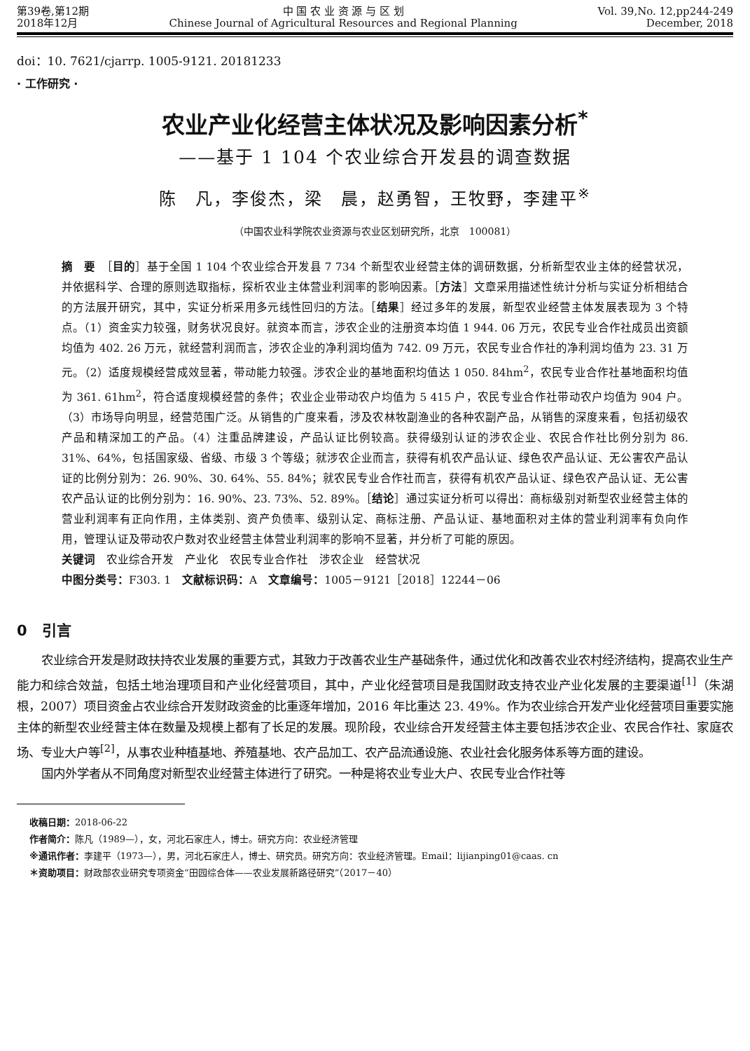第39卷,第12期
2018年12月
中 国 农 业 资 源 与 区 划
Chinese Journal of Agricultural Resources and Regional Planning
Vol. 39,No. 12,pp244-249
December, 2018
doi：10. 7621/cjarrp. 1005-9121. 20181233
· 工作研究 ·
农业产业化经营主体状况及影响因素分析<sup>*</sup>
——基于 1 104 个农业综合开发县的调查数据
陈　凡，李俊杰，梁　晨，赵勇智，王牧野，李建平<sup>※</sup>
（中国农业科学院农业资源与农业区划研究所，北京　100081）
摘　要　［目的］基于全国 1 104 个农业综合开发县 7 734 个新型农业经营主体的调研数据，分析新型农业主体的经营状况，并依据科学、合理的原则选取指标，探析农业主体营业利润率的影响因素。［方法］文章采用描述性统计分析与实证分析相结合的方法展开研究，其中，实证分析采用多元线性回归的方法。［结果］经过多年的发展，新型农业经营主体发展表现为 3 个特点。（1）资金实力较强，财务状况良好。就资本而言，涉农企业的注册资本均值 1 944. 06 万元，农民专业合作社成员出资额均值为 402. 26 万元，就经营利润而言，涉农企业的净利润均值为 742. 09 万元，农民专业合作社的净利润均值为 23. 31 万元。（2）适度规模经营成效显著，带动能力较强。涉农企业的基地面积均值达 1 050. 84hm<sup>2</sup>，农民专业合作社基地面积均值为 361. 61hm<sup>2</sup>，符合适度规模经营的条件；农业企业带动农户均值为 5 415 户，农民专业合作社带动农户均值为 904 户。（3）市场导向明显，经营范围广泛。从销售的广度来看，涉及农林牧副渔业的各种农副产品，从销售的深度来看，包括初级农产品和精深加工的产品。（4）注重品牌建设，产品认证比例较高。获得级别认证的涉农企业、农民合作社比例分别为 86. 31%、64%，包括国家级、省级、市级 3 个等级；就涉农企业而言，获得有机农产品认证、绿色农产品认证、无公害农产品认证的比例分别为：26. 90%、30. 64%、55. 84%；就农民专业合作社而言，获得有机农产品认证、绿色农产品认证、无公害农产品认证的比例分别为：16. 90%、23. 73%、52. 89%。［结论］通过实证分析可以得出：商标级别对新型农业经营主体的营业利润率有正向作用，主体类别、资产负债率、级别认定、商标注册、产品认证、基地面积对主体的营业利润率有负向作用，管理认证及带动农户数对农业经营主体营业利润率的影响不显著，并分析了可能的原因。
关键词　农业综合开发　产业化　农民专业合作社　涉农企业　经营状况
中图分类号：F303. 1　文献标识码：A　文章编号：1005－9121［2018］12244－06
0　引言
农业综合开发是财政扶持农业发展的重要方式，其致力于改善农业生产基础条件，通过优化和改善农业农村经济结构，提高农业生产能力和综合效益，包括土地治理项目和产业化经营项目，其中，产业化经营项目是我国财政支持农业产业化发展的主要渠道<sup>[1]</sup>（朱湖根，2007）项目资金占农业综合开发财政资金的比重逐年增加，2016 年比重达 23. 49%。作为农业综合开发产业化经营项目重要实施主体的新型农业经营主体在数量及规模上都有了长足的发展。现阶段，农业综合开发经营主体主要包括涉农企业、农民合作社、家庭农场、专业大户等<sup>[2]</sup>，从事农业种植基地、养殖基地、农产品加工、农产品流通设施、农业社会化服务体系等方面的建设。
国内外学者从不同角度对新型农业经营主体进行了研究。一种是将农业专业大户、农民专业合作社等
收稿日期：2018-06-22
作者简介：陈凡（1989—），女，河北石家庄人，博士。研究方向：农业经济管理
※通讯作者：李建平（1973—），男，河北石家庄人，博士、研究员。研究方向：农业经济管理。Email：lijianping01@caas. cn
＊资助项目：财政部农业研究专项资金“田园综合体——农业发展新路径研究”（2017－40）